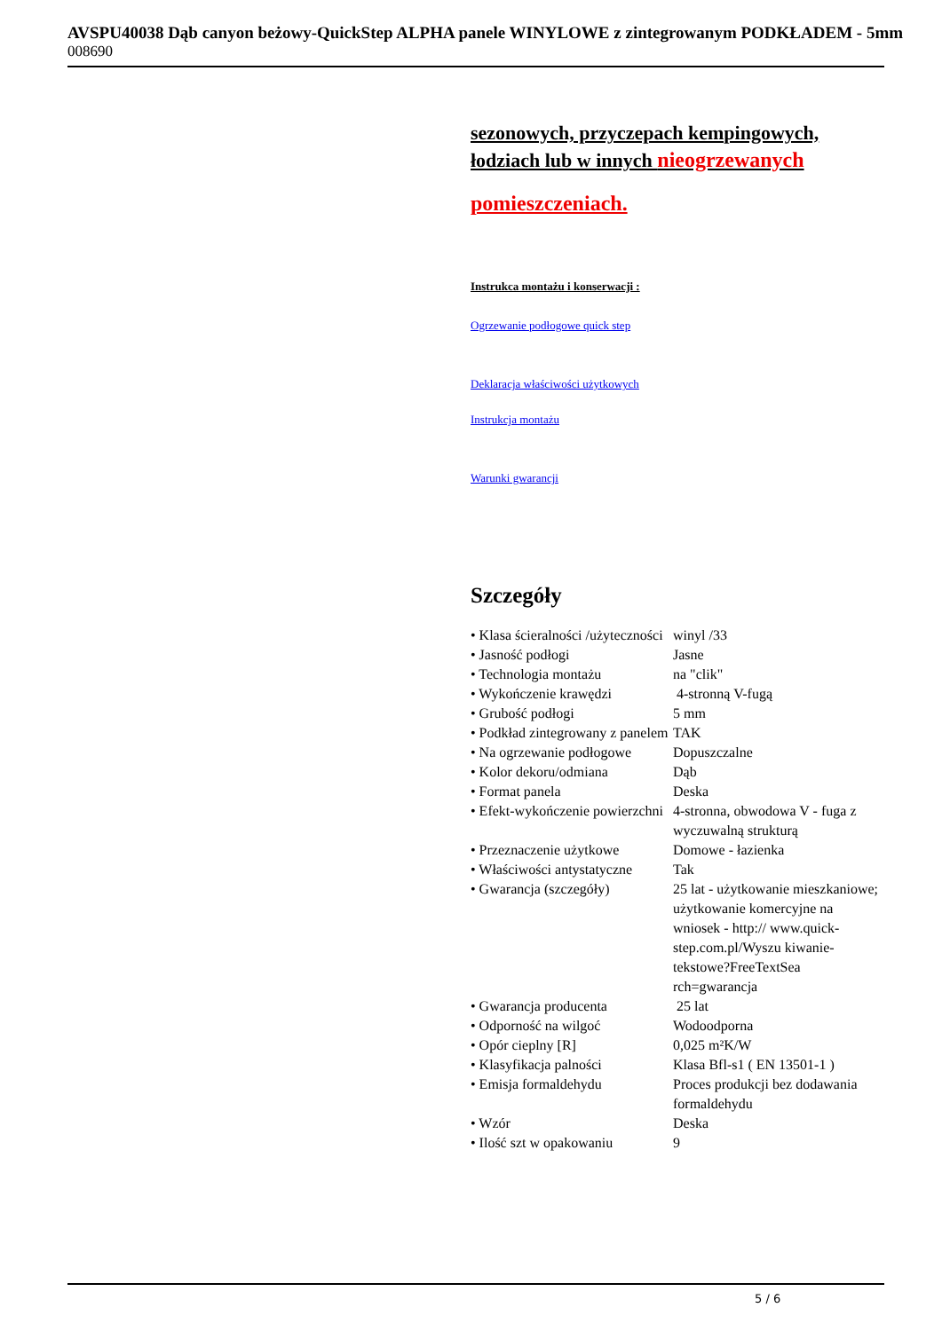AVSPU40038 Dąb canyon beżowy-QuickStep ALPHA panele WINYLOWE z zintegrowanym PODKŁADEM - 5mm
008690
sezonowych, przyczepach kempingowych, łodziach lub w innych nieogrzewanych
pomieszczeniach.
Instrukca montażu i konserwacji :
Ogrzewanie podłogowe quick step
Deklaracja właściwości użytkowych
Instrukcja montażu
Warunki gwarancji
Szczegóły
| • Klasa ścieralności /użyteczności | winyl /33 |
| • Jasność podłogi | Jasne |
| • Technologia montażu | na "clik" |
| • Wykończenie krawędzi | 4-stronną V-fugą |
| • Grubość podłogi | 5 mm |
| • Podkład zintegrowany z panelem | TAK |
| • Na ogrzewanie podłogowe | Dopuszczalne |
| • Kolor dekoru/odmiana | Dąb |
| • Format panela | Deska |
| • Efekt-wykończenie powierzchni | 4-stronna, obwodowa V - fuga z wyczuwalną strukturą |
| • Przeznaczenie użytkowe | Domowe - łazienka |
| • Właściwości antystatyczne | Tak |
| • Gwarancja (szczegóły) | 25 lat - użytkowanie mieszkaniowe; użytkowanie komercyjne na wniosek - http:// www.quick-step.com.pl/Wyszu kiwanie-tekstowe?FreeTextSea rch=gwarancja |
| • Gwarancja producenta | 25 lat |
| • Odporność na wilgoć | Wodoodporna |
| • Opór cieplny [R] | 0,025 m²K/W |
| • Klasyfikacja palności | Klasa Bfl-s1 ( EN 13501-1 ) |
| • Emisja formaldehydu | Proces produkcji bez dodawania formaldehydu |
| • Wzór | Deska |
| • Ilość szt w opakowaniu | 9 |
5 / 6